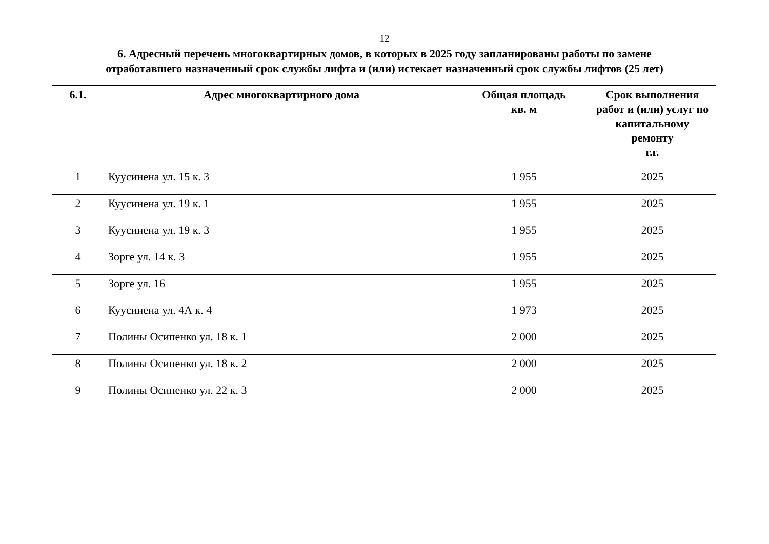12
6. Адресный перечень многоквартирных домов, в которых в 2025 году запланированы работы по замене
отработавшего назначенный срок службы лифта и (или) истекает назначенный срок службы лифтов (25 лет)
| 6.1. | Адрес многоквартирного дома | Общая площадь кв. м | Срок выполнения работ и (или) услуг по капитальному ремонту г.г. |
| --- | --- | --- | --- |
| 1 | Куусинена ул. 15 к. 3 | 1 955 | 2025 |
| 2 | Куусинена ул. 19 к. 1 | 1 955 | 2025 |
| 3 | Куусинена ул. 19 к. 3 | 1 955 | 2025 |
| 4 | Зорге ул. 14 к. 3 | 1 955 | 2025 |
| 5 | Зорге ул. 16 | 1 955 | 2025 |
| 6 | Куусинена ул. 4А к. 4 | 1 973 | 2025 |
| 7 | Полины Осипенко ул. 18 к. 1 | 2 000 | 2025 |
| 8 | Полины Осипенко ул. 18 к. 2 | 2 000 | 2025 |
| 9 | Полины Осипенко ул. 22 к. 3 | 2 000 | 2025 |